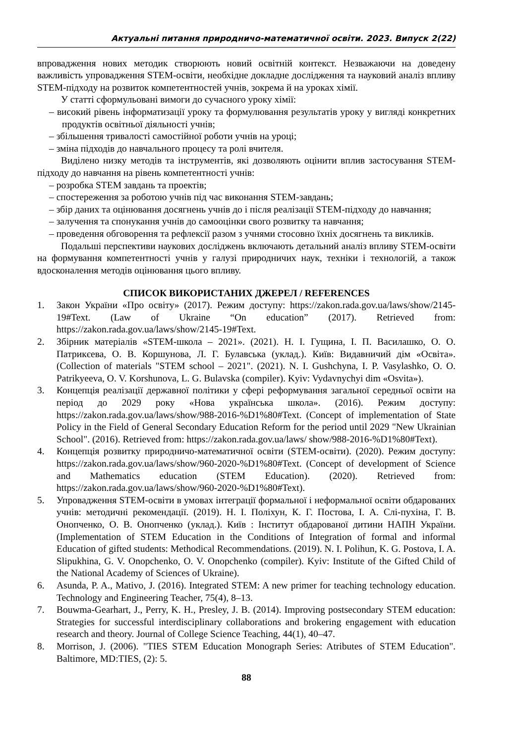Актуальні питання природничо-математичної освіти. 2023. Випуск 2(22)
впровадження нових методик створюють новий освітній контекст. Незважаючи на доведену важливість упровадження STEM-освіти, необхідне докладне дослідження та науковий аналіз впливу STEM-підходу на розвиток компетентностей учнів, зокрема й на уроках хімії.
У статті сформульовані вимоги до сучасного уроку хімії:
– високий рівень інформатизації уроку та формулювання результатів уроку у вигляді конкретних продуктів освітньої діяльності учнів;
– збільшення тривалості самостійної роботи учнів на уроці;
– зміна підходів до навчального процесу та ролі вчителя.
Виділено низку методів та інструментів, які дозволяють оцінити вплив застосування STEM-підходу до навчання на рівень компетентності учнів:
– розробка STEM завдань та проектів;
– спостереження за роботою учнів під час виконання STEM-завдань;
– збір даних та оцінювання досягнень учнів до і після реалізації STEM-підходу до навчання;
– залучення та спонукання учнів до самооцінки свого розвитку та навчання;
– проведення обговорення та рефлексії разом з учнями стосовно їхніх досягнень та викликів.
Подальші перспективи наукових досліджень включають детальний аналіз впливу STEM-освіти на формування компетентності учнів у галузі природничих наук, техніки і технологій, а також вдосконалення методів оцінювання цього впливу.
СПИСОК ВИКОРИСТАНИХ ДЖЕРЕЛ / REFERENCES
1. Закон України «Про освіту» (2017). Режим доступу: https://zakon.rada.gov.ua/laws/show/2145-19#Text. (Law of Ukraine “On education” (2017). Retrieved from: https://zakon.rada.gov.ua/laws/show/2145-19#Text.
2. Збірник матеріалів «STEM-школа – 2021». (2021). Н. І. Гущина, І. П. Василашко, О. О. Патрикєева, О. В. Коршунова, Л. Г. Булавська (уклад.). Київ: Видавничий дім «Освіта». (Collection of materials "STEM school – 2021". (2021). N. I. Gushchyna, I. P. Vasylashko, O. O. Patrikyeeva, O. V. Korshunova, L. G. Bulavska (compiler). Kyiv: Vydavnychyi dim «Osvita»).
3. Концепція реалізації державної політики у сфері реформування загальної середньої освіти на період до 2029 року «Нова українська школа». (2016). Режим доступу: https://zakon.rada.gov.ua/laws/show/988-2016-%D1%80#Text. (Concept of implementation of State Policy in the Field of General Secondary Education Reform for the period until 2029 "New Ukrainian School". (2016). Retrieved from: https://zakon.rada.gov.ua/laws/ show/988-2016-%D1%80#Text).
4. Концепція розвитку природничо-математичної освіти (STEM-освіти). (2020). Режим доступу: https://zakon.rada.gov.ua/laws/show/960-2020-%D1%80#Text. (Concept of development of Science and Mathematics education (STEM Education). (2020). Retrieved from: https://zakon.rada.gov.ua/laws/show/960-2020-%D1%80#Text).
5. Упровадження STEM-освіти в умовах інтеграції формальної і неформальної освіти обдарованих учнів: методичні рекомендації. (2019). Н. І. Поліхун, К. Г. Постова, І. А. Слі-пухіна, Г. В. Онопченко, О. В. Онопченко (уклад.). Київ : Інститут обдарованої дитини НАПН України. (Implementation of STEM Education in the Conditions of Integration of formal and informal Education of gifted students: Methodical Recommendations. (2019). N. I. Polihun, K. G. Postova, I. A. Slipukhina, G. V. Onopchenko, O. V. Onopchenko (compiler). Kyiv: Institute of the Gifted Child of the National Academy of Sciences of Ukraine).
6. Asunda, P. A., Mativo, J. (2016). Integrated STEM: A new primer for teaching technology education. Technology and Engineering Teacher, 75(4), 8–13.
7. Bouwma-Gearhart, J., Perry, K. H., Presley, J. B. (2014). Improving postsecondary STEM education: Strategies for successful interdisciplinary collaborations and brokering engagement with education research and theory. Journal of College Science Teaching, 44(1), 40–47.
8. Morrison, J. (2006). "TIES STEM Education Monograph Series: Atributes of STEM Education". Baltimore, MD:TIES, (2): 5.
88